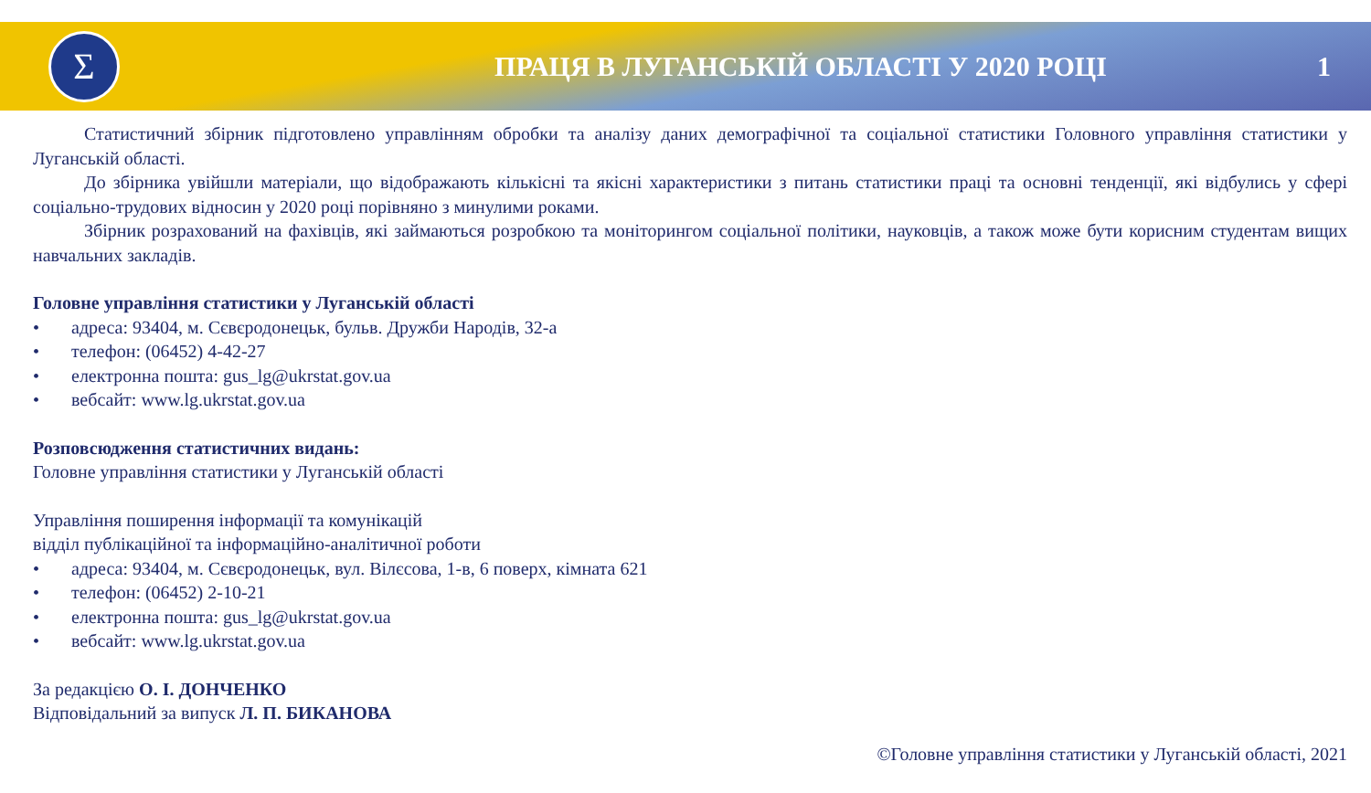Σ
ПРАЦЯ В ЛУГАНСЬКІЙ ОБЛАСТІ У 2020 РОЦІ
1
Статистичний збірник підготовлено управлінням обробки та аналізу даних демографічної та соціальної статистики Головного управління статистики у Луганській області.
До збірника увійшли матеріали, що відображають кількісні та якісні характеристики з питань статистики праці та основні тенденції, які відбулись у сфері соціально-трудових відносин у 2020 році порівняно з минулими роками.
Збірник розрахований на фахівців, які займаються розробкою та моніторингом соціальної політики, науковців, а також може бути корисним студентам вищих навчальних закладів.
Головне управління статистики у Луганській області
• адреса: 93404, м. Сєвєродонецьк, бульв. Дружби Народів, 32-а
• телефон: (06452) 4-42-27
• електронна пошта: gus_lg@ukrstat.gov.ua
• вебсайт: www.lg.ukrstat.gov.ua
Розповсюдження статистичних видань:
Головне управління статистики у Луганській області
Управління поширення інформації та комунікацій
відділ публікаційної та інформаційно-аналітичної роботи
• адреса: 93404, м. Сєвєродонецьк, вул. Вілєсова, 1-в, 6 поверх, кімната 621
• телефон: (06452) 2-10-21
• електронна пошта: gus_lg@ukrstat.gov.ua
• вебсайт: www.lg.ukrstat.gov.ua
За редакцією О. І. ДОНЧЕНКО
Відповідальний за випуск Л. П. БИКАНОВА
©Головне управління статистики у Луганській області, 2021